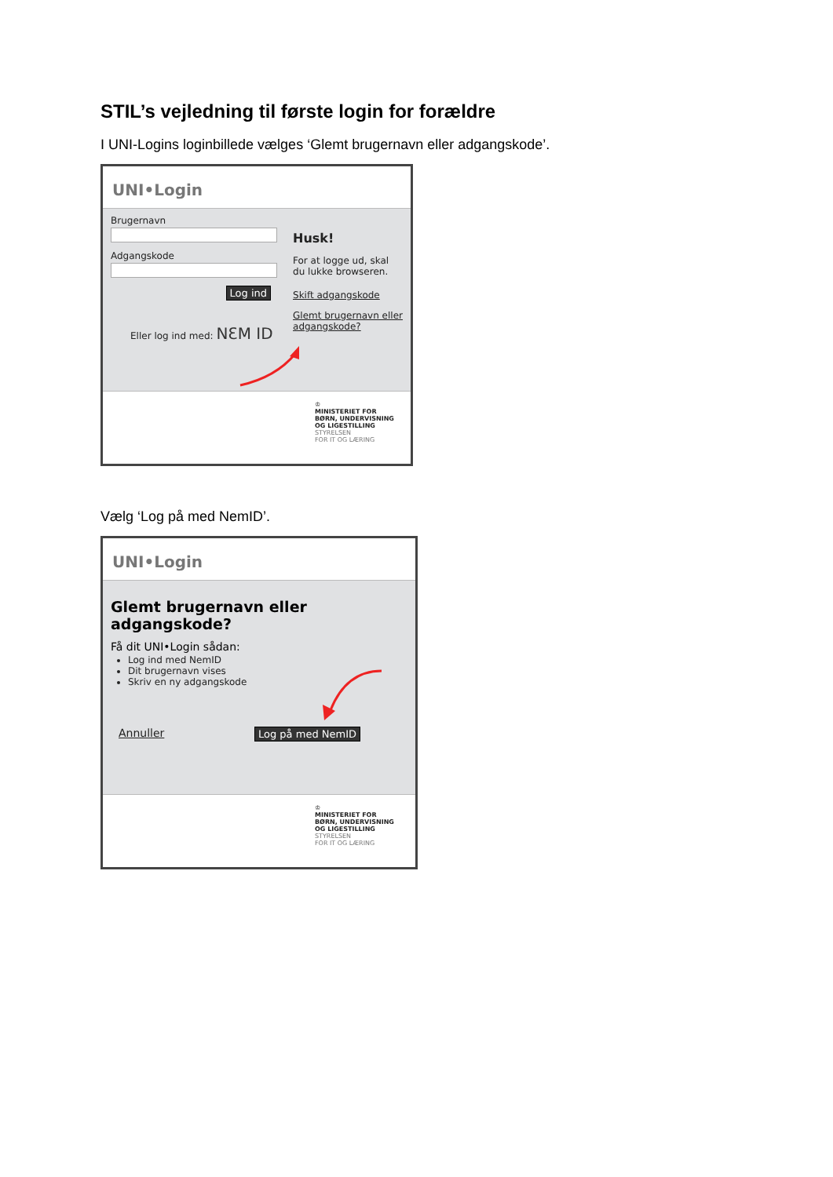STIL’s vejledning til første login for forældre
I UNI-Logins loginbillede vælges ‘Glemt brugernavn eller adgangskode’.
UNI•Login
Brugernavn
Adgangskode
Log ind
Eller log ind med: NƐM ID
Husk!
For at logge ud, skal du lukke browseren.
Skift adgangskode
Glemt brugernavn eller adgangskode?
♔
MINISTERIET FOR
BØRN, UNDERVISNING
OG LIGESTILLING
STYRELSEN
FOR IT OG LÆRING
Vælg ‘Log på med NemID’.
UNI•Login
Glemt brugernavn eller
adgangskode?
Få dit UNI•Login sådan:
Log ind med NemID
Dit brugernavn vises
Skriv en ny adgangskode
Annuller Log på med NemID
♔
MINISTERIET FOR
BØRN, UNDERVISNING
OG LIGESTILLING
STYRELSEN
FOR IT OG LÆRING